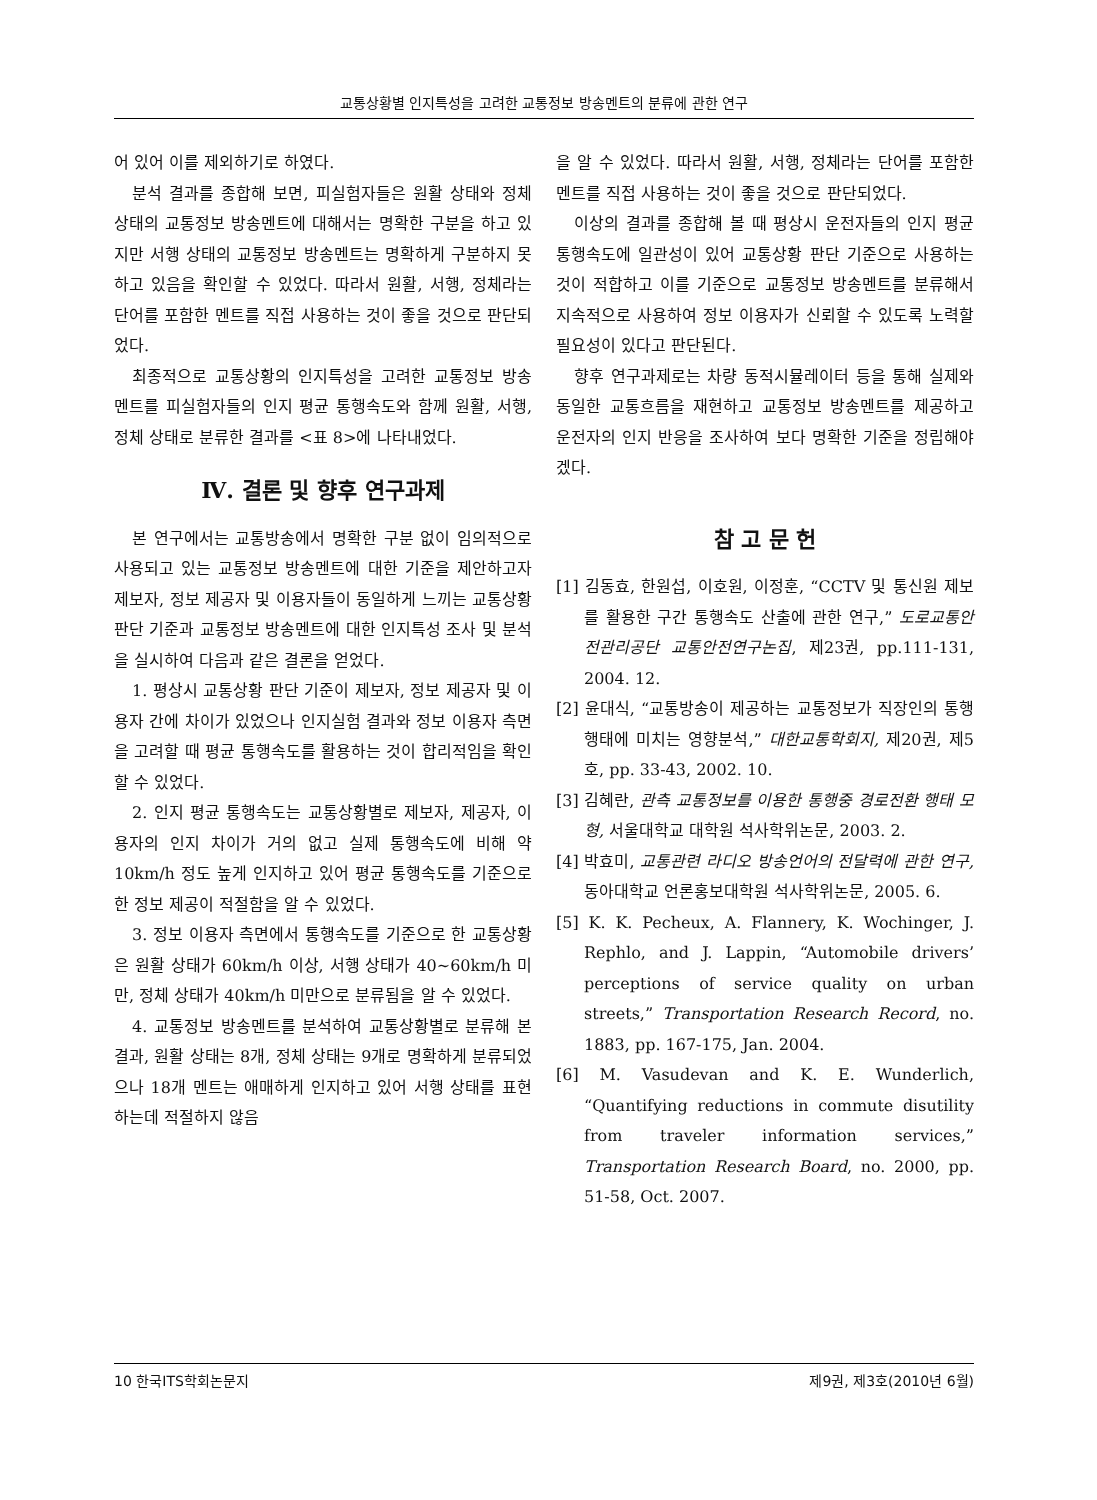교통상황별 인지특성을 고려한 교통정보 방송멘트의 분류에 관한 연구
어 있어 이를 제외하기로 하였다.
분석 결과를 종합해 보면, 피실험자들은 원활 상태와 정체 상태의 교통정보 방송멘트에 대해서는 명확한 구분을 하고 있지만 서행 상태의 교통정보 방송멘트는 명확하게 구분하지 못하고 있음을 확인할 수 있었다. 따라서 원활, 서행, 정체라는 단어를 포함한 멘트를 직접 사용하는 것이 좋을 것으로 판단되었다.
최종적으로 교통상황의 인지특성을 고려한 교통정보 방송멘트를 피실험자들의 인지 평균 통행속도와 함께 원활, 서행, 정체 상태로 분류한 결과를 <표 8>에 나타내었다.
Ⅳ. 결론 및 향후 연구과제
본 연구에서는 교통방송에서 명확한 구분 없이 임의적으로 사용되고 있는 교통정보 방송멘트에 대한 기준을 제안하고자 제보자, 정보 제공자 및 이용자들이 동일하게 느끼는 교통상황 판단 기준과 교통정보 방송멘트에 대한 인지특성 조사 및 분석을 실시하여 다음과 같은 결론을 얻었다.
1. 평상시 교통상황 판단 기준이 제보자, 정보 제공자 및 이용자 간에 차이가 있었으나 인지실험 결과와 정보 이용자 측면을 고려할 때 평균 통행속도를 활용하는 것이 합리적임을 확인할 수 있었다.
2. 인지 평균 통행속도는 교통상황별로 제보자, 제공자, 이용자의 인지 차이가 거의 없고 실제 통행속도에 비해 약 10km/h 정도 높게 인지하고 있어 평균 통행속도를 기준으로 한 정보 제공이 적절함을 알 수 있었다.
3. 정보 이용자 측면에서 통행속도를 기준으로 한 교통상황은 원활 상태가 60km/h 이상, 서행 상태가 40~60km/h 미만, 정체 상태가 40km/h 미만으로 분류됨을 알 수 있었다.
4. 교통정보 방송멘트를 분석하여 교통상황별로 분류해 본 결과, 원활 상태는 8개, 정체 상태는 9개로 명확하게 분류되었으나 18개 멘트는 애매하게 인지하고 있어 서행 상태를 표현하는데 적절하지 않음
을 알 수 있었다. 따라서 원활, 서행, 정체라는 단어를 포함한 멘트를 직접 사용하는 것이 좋을 것으로 판단되었다.
이상의 결과를 종합해 볼 때 평상시 운전자들의 인지 평균 통행속도에 일관성이 있어 교통상황 판단 기준으로 사용하는 것이 적합하고 이를 기준으로 교통정보 방송멘트를 분류해서 지속적으로 사용하여 정보 이용자가 신뢰할 수 있도록 노력할 필요성이 있다고 판단된다.
향후 연구과제로는 차량 동적시뮬레이터 등을 통해 실제와 동일한 교통흐름을 재현하고 교통정보 방송멘트를 제공하고 운전자의 인지 반응을 조사하여 보다 명확한 기준을 정립해야겠다.
참 고 문 헌
[1] 김동효, 한원섭, 이호원, 이정훈, “CCTV 및 통신원 제보를 활용한 구간 통행속도 산출에 관한 연구,” 도로교통안전관리공단 교통안전연구논집, 제23권, pp.111-131, 2004. 12.
[2] 윤대식, “교통방송이 제공하는 교통정보가 직장인의 통행행태에 미치는 영향분석,” 대한교통학회지, 제20권, 제5호, pp. 33-43, 2002. 10.
[3] 김혜란, 관측 교통정보를 이용한 통행중 경로전환 행태 모형, 서울대학교 대학원 석사학위논문, 2003. 2.
[4] 박효미, 교통관련 라디오 방송언어의 전달력에 관한 연구, 동아대학교 언론홍보대학원 석사학위논문, 2005. 6.
[5] K. K. Pecheux, A. Flannery, K. Wochinger, J. Rephlo, and J. Lappin, “Automobile drivers’ perceptions of service quality on urban streets,” Transportation Research Record, no. 1883, pp. 167-175, Jan. 2004.
[6] M. Vasudevan and K. E. Wunderlich, “Quantifying reductions in commute disutility from traveler information services,” Transportation Research Board, no. 2000, pp. 51-58, Oct. 2007.
10 한국ITS학회논문지 제9권, 제3호(2010년 6월)